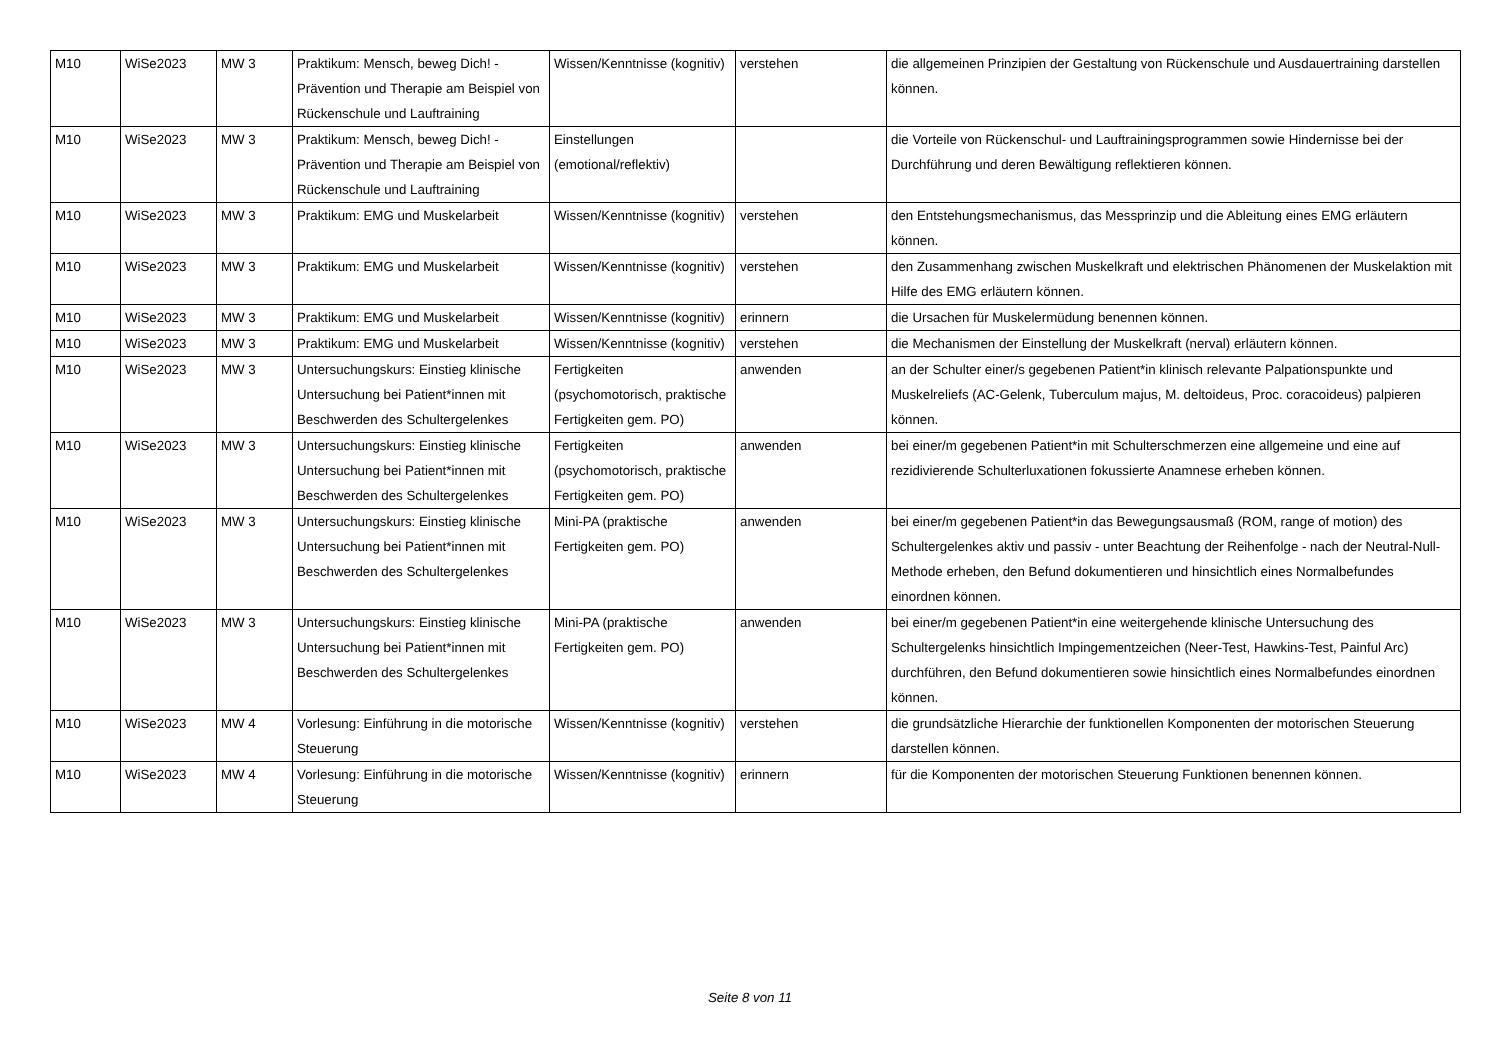| M10 | WiSe2023 | MW 3 | Praktikum: Mensch, beweg Dich! - Prävention und Therapie am Beispiel von Rückenschule und Lauftraining | Wissen/Kenntnisse (kognitiv) | verstehen | die allgemeinen Prinzipien der Gestaltung von Rückenschule und Ausdauertraining darstellen können. |
| M10 | WiSe2023 | MW 3 | Praktikum: Mensch, beweg Dich! - Prävention und Therapie am Beispiel von Rückenschule und Lauftraining | Einstellungen (emotional/reflektiv) | | die Vorteile von Rückenschul- und Lauftrainingsprogrammen sowie Hindernisse bei der Durchführung und deren Bewältigung reflektieren können. |
| M10 | WiSe2023 | MW 3 | Praktikum: EMG und Muskelarbeit | Wissen/Kenntnisse (kognitiv) | verstehen | den Entstehungsmechanismus, das Messprinzip und die Ableitung eines EMG erläutern können. |
| M10 | WiSe2023 | MW 3 | Praktikum: EMG und Muskelarbeit | Wissen/Kenntnisse (kognitiv) | verstehen | den Zusammenhang zwischen Muskelkraft und elektrischen Phänomenen der Muskelaktion mit Hilfe des EMG erläutern können. |
| M10 | WiSe2023 | MW 3 | Praktikum: EMG und Muskelarbeit | Wissen/Kenntnisse (kognitiv) | erinnern | die Ursachen für Muskelermüdung benennen können. |
| M10 | WiSe2023 | MW 3 | Praktikum: EMG und Muskelarbeit | Wissen/Kenntnisse (kognitiv) | verstehen | die Mechanismen der Einstellung der Muskelkraft (nerval) erläutern können. |
| M10 | WiSe2023 | MW 3 | Untersuchungskurs: Einstieg klinische Untersuchung bei Patient*innen mit Beschwerden des Schultergelenkes | Fertigkeiten (psychomotorisch, praktische Fertigkeiten gem. PO) | anwenden | an der Schulter einer/s gegebenen Patient*in klinisch relevante Palpationspunkte und Muskelreliefs (AC-Gelenk, Tuberculum majus, M. deltoideus, Proc. coracoideus) palpieren können. |
| M10 | WiSe2023 | MW 3 | Untersuchungskurs: Einstieg klinische Untersuchung bei Patient*innen mit Beschwerden des Schultergelenkes | Fertigkeiten (psychomotorisch, praktische Fertigkeiten gem. PO) | anwenden | bei einer/m gegebenen Patient*in mit Schulterschmerzen eine allgemeine und eine auf rezidivierende Schulterluxationen fokussierte Anamnese erheben können. |
| M10 | WiSe2023 | MW 3 | Untersuchungskurs: Einstieg klinische Untersuchung bei Patient*innen mit Beschwerden des Schultergelenkes | Mini-PA (praktische Fertigkeiten gem. PO) | anwenden | bei einer/m gegebenen Patient*in das Bewegungsausmaß (ROM, range of motion) des Schultergelenkes aktiv und passiv - unter Beachtung der Reihenfolge - nach der Neutral-Null-Methode erheben, den Befund dokumentieren und hinsichtlich eines Normalbefundes einordnen können. |
| M10 | WiSe2023 | MW 3 | Untersuchungskurs: Einstieg klinische Untersuchung bei Patient*innen mit Beschwerden des Schultergelenkes | Mini-PA (praktische Fertigkeiten gem. PO) | anwenden | bei einer/m gegebenen Patient*in eine weitergehende klinische Untersuchung des Schultergelenks hinsichtlich Impingementzeichen (Neer-Test, Hawkins-Test, Painful Arc) durchführen, den Befund dokumentieren sowie hinsichtlich eines Normalbefundes einordnen können. |
| M10 | WiSe2023 | MW 4 | Vorlesung: Einführung in die motorische Steuerung | Wissen/Kenntnisse (kognitiv) | verstehen | die grundsätzliche Hierarchie der funktionellen Komponenten der motorischen Steuerung darstellen können. |
| M10 | WiSe2023 | MW 4 | Vorlesung: Einführung in die motorische Steuerung | Wissen/Kenntnisse (kognitiv) | erinnern | für die Komponenten der motorischen Steuerung Funktionen benennen können. |
Seite 8 von 11